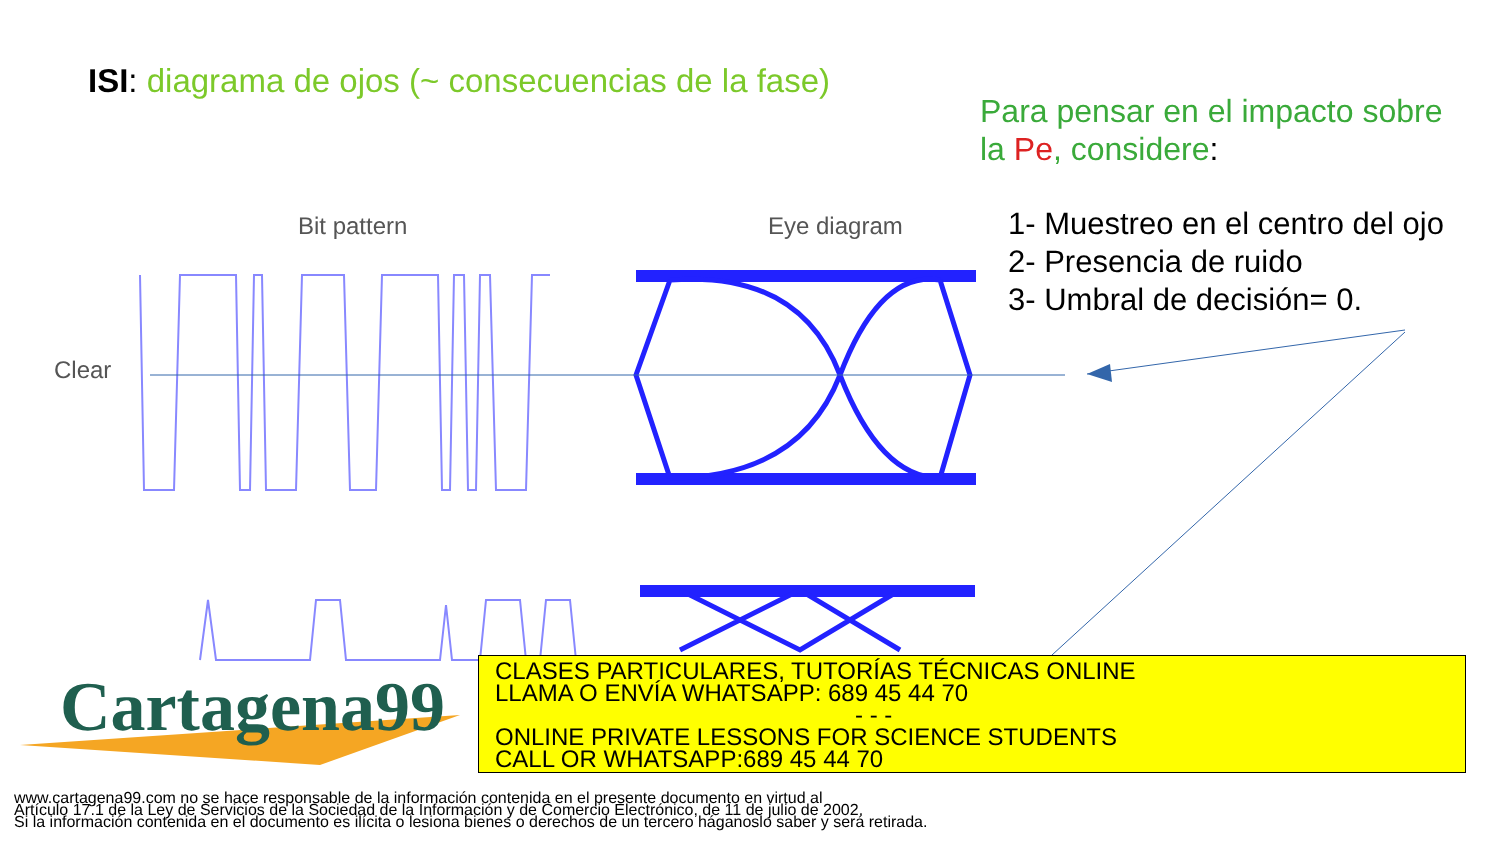ISI: diagrama de ojos (~ consecuencias de la fase)
Para pensar en el impacto sobre
la Pe, considere:
1- Muestreo en el centro del ojo
2- Presencia de ruido
3- Umbral de decisión= 0.
Bit pattern
Eye diagram
Clear
Cartagena99
CLASES PARTICULARES, TUTORÍAS TÉCNICAS ONLINE
LLAMA O ENVÍA WHATSAPP: 689 45 44 70
- - -
ONLINE PRIVATE LESSONS FOR SCIENCE STUDENTS
CALL OR WHATSAPP:689 45 44 70
www.cartagena99.com no se hace responsable de la información contenida en el presente documento en virtud al
Artículo 17.1 de la Ley de Servicios de la Sociedad de la Información y de Comercio Electrónico, de 11 de julio de 2002.
Si la información contenida en el documento es ilícita o lesiona bienes o derechos de un tercero háganoslo saber y será retirada.